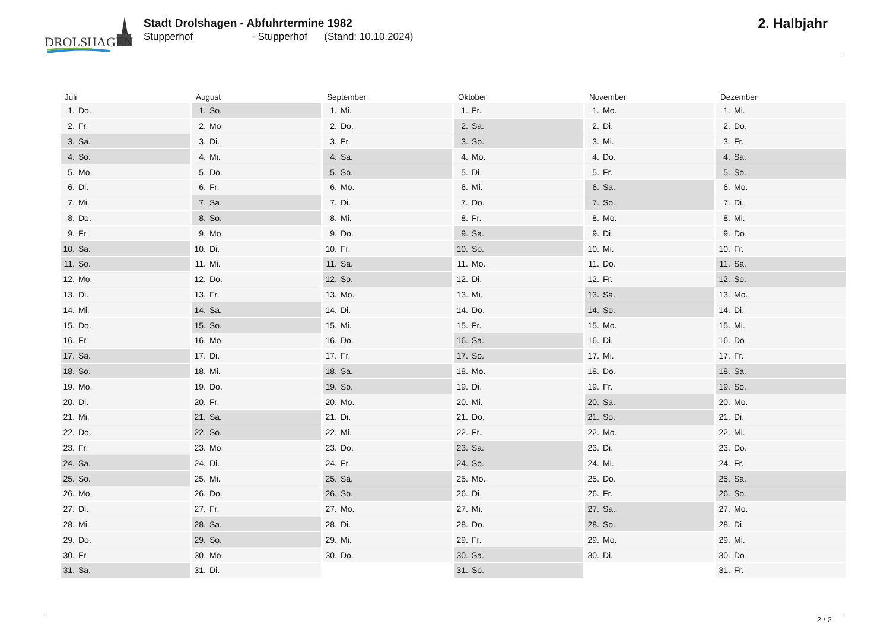DROLSHAGEN
Stadt Drolshagen - Abfuhrtermine 1982
Stupperhof - Stupperhof (Stand: 10.10.2024)
2. Halbjahr
| Juli | August | September | Oktober | November | Dezember |
| --- | --- | --- | --- | --- | --- |
| 1. Do. | 1. So. | 1. Mi. | 1. Fr. | 1. Mo. | 1. Mi. |
| 2. Fr. | 2. Mo. | 2. Do. | 2. Sa. | 2. Di. | 2. Do. |
| 3. Sa. | 3. Di. | 3. Fr. | 3. So. | 3. Mi. | 3. Fr. |
| 4. So. | 4. Mi. | 4. Sa. | 4. Mo. | 4. Do. | 4. Sa. |
| 5. Mo. | 5. Do. | 5. So. | 5. Di. | 5. Fr. | 5. So. |
| 6. Di. | 6. Fr. | 6. Mo. | 6. Mi. | 6. Sa. | 6. Mo. |
| 7. Mi. | 7. Sa. | 7. Di. | 7. Do. | 7. So. | 7. Di. |
| 8. Do. | 8. So. | 8. Mi. | 8. Fr. | 8. Mo. | 8. Mi. |
| 9. Fr. | 9. Mo. | 9. Do. | 9. Sa. | 9. Di. | 9. Do. |
| 10. Sa. | 10. Di. | 10. Fr. | 10. So. | 10. Mi. | 10. Fr. |
| 11. So. | 11. Mi. | 11. Sa. | 11. Mo. | 11. Do. | 11. Sa. |
| 12. Mo. | 12. Do. | 12. So. | 12. Di. | 12. Fr. | 12. So. |
| 13. Di. | 13. Fr. | 13. Mo. | 13. Mi. | 13. Sa. | 13. Mo. |
| 14. Mi. | 14. Sa. | 14. Di. | 14. Do. | 14. So. | 14. Di. |
| 15. Do. | 15. So. | 15. Mi. | 15. Fr. | 15. Mo. | 15. Mi. |
| 16. Fr. | 16. Mo. | 16. Do. | 16. Sa. | 16. Di. | 16. Do. |
| 17. Sa. | 17. Di. | 17. Fr. | 17. So. | 17. Mi. | 17. Fr. |
| 18. So. | 18. Mi. | 18. Sa. | 18. Mo. | 18. Do. | 18. Sa. |
| 19. Mo. | 19. Do. | 19. So. | 19. Di. | 19. Fr. | 19. So. |
| 20. Di. | 20. Fr. | 20. Mo. | 20. Mi. | 20. Sa. | 20. Mo. |
| 21. Mi. | 21. Sa. | 21. Di. | 21. Do. | 21. So. | 21. Di. |
| 22. Do. | 22. So. | 22. Mi. | 22. Fr. | 22. Mo. | 22. Mi. |
| 23. Fr. | 23. Mo. | 23. Do. | 23. Sa. | 23. Di. | 23. Do. |
| 24. Sa. | 24. Di. | 24. Fr. | 24. So. | 24. Mi. | 24. Fr. |
| 25. So. | 25. Mi. | 25. Sa. | 25. Mo. | 25. Do. | 25. Sa. |
| 26. Mo. | 26. Do. | 26. So. | 26. Di. | 26. Fr. | 26. So. |
| 27. Di. | 27. Fr. | 27. Mo. | 27. Mi. | 27. Sa. | 27. Mo. |
| 28. Mi. | 28. Sa. | 28. Di. | 28. Do. | 28. So. | 28. Di. |
| 29. Do. | 29. So. | 29. Mi. | 29. Fr. | 29. Mo. | 29. Mi. |
| 30. Fr. | 30. Mo. | 30. Do. | 30. Sa. | 30. Di. | 30. Do. |
| 31. Sa. | 31. Di. | | 31. So. | | 31. Fr. |
2 / 2